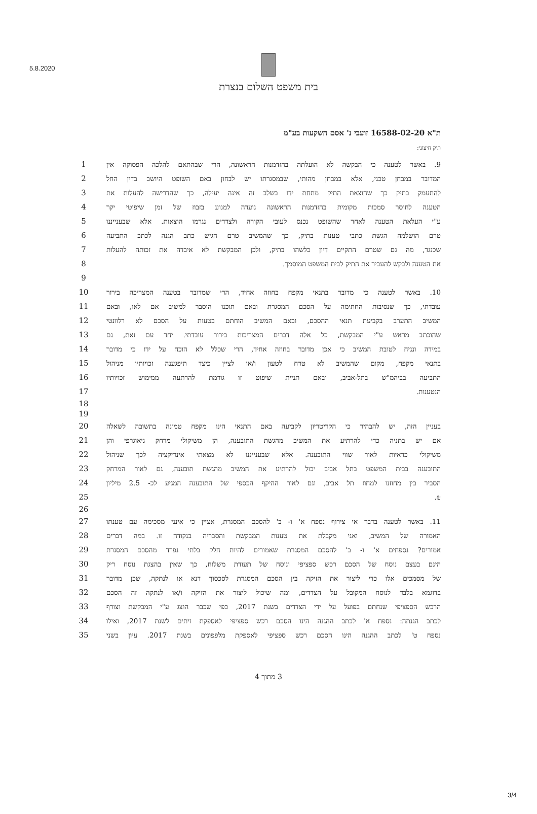5.8.2020
בית משפט השלום בנצרת
ת"א 16588-02-20 זועבי נ' אסם השקעות בע"מ
תיק חיצוני:
9. באשר לטענה כי הבקשה לא הועלתה בהזדמנות הראשונה, הרי שבהתאם להלכה הפסוקה אין 1
המדובר במבחן טכני, אלא במבחן מהותי, שבמסגרתו יש לבחון באם השופט היושב בדין החל 2
להתעמק בתיק כך שהוצאת התיק מתחת ידו בשלב זה אינה יעילה, כך שהדרישה להעלות את 3
הטענה לחוסר סמכות מקומית בהזדמנות הראשונה נועדה למנוע בזבוז של זמן שיפוטי יקר 4
ע"י העלאת הטענה לאחר שהשופט נכנס לעובי הקורה ולצדדים נגרמו הוצאות. אלא שבענייננו 5
טרם הושלמה הגשת כתבי טענות בתיק, כך שהמשיב טרם הגיש כתב הגנה לכתב התביעה 6
שכנגד, מה גם שטרם התקיים דיון כלשהו בתיק, ולכן המבקשת לא איבדה את זכותה להעלות 7
את הטענה ולבקש להעביר את התיק לבית המשפט המוסמך. 8
9
10. באשר לטענה כי מדובר בתנאי מקפח בחוזה אחיד, הרי שמדובר בטענה המצריכה בירור 10
עובדתי, כך שנסיבות החתימה על הסכם המסגרת ובאם תוכנו הוסבר למשיב אם לאו, ובאם 11
המשיב התערב בקביעת תנאי ההסכם, ובאם המשיב הוחתם בטעות על הסכם לא רלוונטי 12
שהוכתב מראש ע"י המבקשת, כל אלה דברים המצריכות בירור עובדתי. יחד עם זאת, גם 13
במידה ונניח לטובת המשיב כי אכן מדובר בחוזה אחיד, הרי שכלל לא הוכח על ידו כי מדובר 14
בתנאי מקפח, מקום שהמשיב לא טרח לטעון ו/או לציין כיצד תיפגענה זכויותיו מניהול 15
התביעה בביהמ"ש בתל-אביב, ובאם תניית שיפוט זו גורמת להרתעה ממימוש זכויותיו 16
הנטענות. 17
18
19
בעניין הזה, יש להבהיר כי הקריטריון לקביעה באם התנאי הינו מקפח טמונה בתשובה לשאלה 20
אם יש בתניה כדי להרתיע את המשיב מהגשת התובענה, הן משיקולי מרחק גיאוגרפי והן 21
משיקולי כדאיות לאור שווי התובענה. אלא שבענייננו לא מצאתי אינדיקציה לכך שניהול 22
התובענה בבית המשפט בתל אביב יכול להרתיע את המשיב מהגשת תובענה, גם לאור המרחק 23
הסביר בין מחוזנו למחוז תל אביב, וגם לאור ההיקף הכספי של התובענה המגיע לכ- 2.5 מיליון
24
₪. 25
26
11. באשר לטענה בדבר אי צירוף נספח א' ו- ב' להסכם המסגרת, אציין כי אינני מסכימה עם טענתו
27
האמורה של המשיב, ואני מקבלת את טענות המבקשת והסבריה בנקודה זו. במה דברים 28
אמורים? נספחים א' ו- ב' להסכם המסגרת שאמורים להיות חלק בלתי נפרד מהסכם המסגרת 29
הינם בעצם נוסח של הסכם רכש ספציפי ונוסח של תעודת משלוח, כך שאין בהצגת נוסח ריק 30
של מסמכים אלו כדי ליצור את הזיקה בין הסכם המסגרת לסכסוך דנא או לנתקה, שכן מדובר 31
בדוגמא בלבד לנוסח המקובל על הצדדים, ומה שיכול ליצור את הזיקה ו/או לנתקה זה הסכם 32
הרכש הספציפי שנחתם בפועל על ידי הצדדים בשנת 2017, כפי שכבר הוצג ע"י המבקשת וצורף 33
לכתב הגנתה: נספח א' לכתב ההגנה הינו הסכם רכש ספציפי לאספקת זיתים לשנת 2017, ואילו 34
נספח ט' לכתב ההגנה הינו הסכם רכש ספציפי לאספקת מלפפונים בשנת 2017. עיון בשני 35
3 מתוך 4
3/4